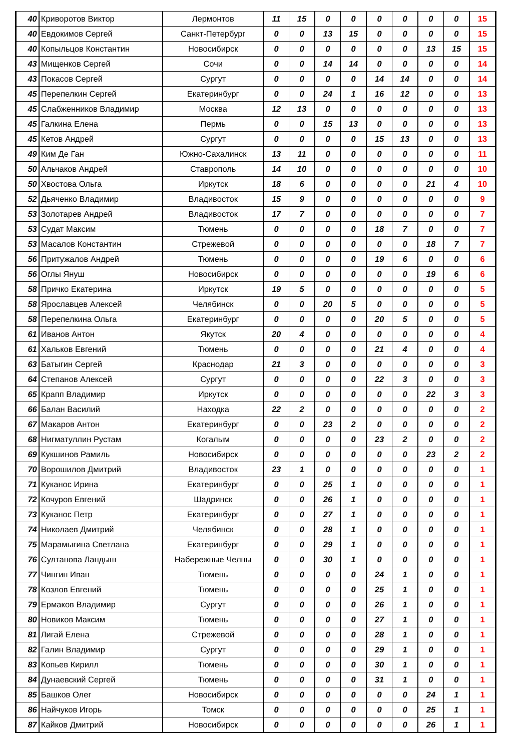| 40 | Криворотов Виктор | Лермонтов | 11 | 15 | 0 | 0 | 0 | 0 | 0 | 0 | 15 |
| 40 | Евдокимов Сергей | Санкт-Петербург | 0 | 0 | 13 | 15 | 0 | 0 | 0 | 0 | 15 |
| 40 | Копыльцов Константин | Новосибирск | 0 | 0 | 0 | 0 | 0 | 0 | 13 | 15 | 15 |
| 43 | Мищенков Сергей | Сочи | 0 | 0 | 14 | 14 | 0 | 0 | 0 | 0 | 14 |
| 43 | Покасов Сергей | Сургут | 0 | 0 | 0 | 0 | 14 | 14 | 0 | 0 | 14 |
| 45 | Перепелкин Сергей | Екатеринбург | 0 | 0 | 24 | 1 | 16 | 12 | 0 | 0 | 13 |
| 45 | Слабженников Владимир | Москва | 12 | 13 | 0 | 0 | 0 | 0 | 0 | 0 | 13 |
| 45 | Галкина Елена | Пермь | 0 | 0 | 15 | 13 | 0 | 0 | 0 | 0 | 13 |
| 45 | Кетов Андрей | Сургут | 0 | 0 | 0 | 0 | 15 | 13 | 0 | 0 | 13 |
| 49 | Ким Де Ган | Южно-Сахалинск | 13 | 11 | 0 | 0 | 0 | 0 | 0 | 0 | 11 |
| 50 | Альчаков Андрей | Ставрополь | 14 | 10 | 0 | 0 | 0 | 0 | 0 | 0 | 10 |
| 50 | Хвостова Ольга | Иркутск | 18 | 6 | 0 | 0 | 0 | 0 | 21 | 4 | 10 |
| 52 | Дьяченко Владимир | Владивосток | 15 | 9 | 0 | 0 | 0 | 0 | 0 | 0 | 9 |
| 53 | Золотарев Андрей | Владивосток | 17 | 7 | 0 | 0 | 0 | 0 | 0 | 0 | 7 |
| 53 | Судат Максим | Тюмень | 0 | 0 | 0 | 0 | 18 | 7 | 0 | 0 | 7 |
| 53 | Масалов Константин | Стрежевой | 0 | 0 | 0 | 0 | 0 | 0 | 18 | 7 | 7 |
| 56 | Притужалов Андрей | Тюмень | 0 | 0 | 0 | 0 | 19 | 6 | 0 | 0 | 6 |
| 56 | Оглы Януш | Новосибирск | 0 | 0 | 0 | 0 | 0 | 0 | 19 | 6 | 6 |
| 58 | Причко Екатерина | Иркутск | 19 | 5 | 0 | 0 | 0 | 0 | 0 | 0 | 5 |
| 58 | Ярославцев Алексей | Челябинск | 0 | 0 | 20 | 5 | 0 | 0 | 0 | 0 | 5 |
| 58 | Перепелкина Ольга | Екатеринбург | 0 | 0 | 0 | 0 | 20 | 5 | 0 | 0 | 5 |
| 61 | Иванов Антон | Якутск | 20 | 4 | 0 | 0 | 0 | 0 | 0 | 0 | 4 |
| 61 | Хальков Евгений | Тюмень | 0 | 0 | 0 | 0 | 21 | 4 | 0 | 0 | 4 |
| 63 | Батыгин Сергей | Краснодар | 21 | 3 | 0 | 0 | 0 | 0 | 0 | 0 | 3 |
| 64 | Степанов Алексей | Сургут | 0 | 0 | 0 | 0 | 22 | 3 | 0 | 0 | 3 |
| 65 | Крапп Владимир | Иркутск | 0 | 0 | 0 | 0 | 0 | 0 | 22 | 3 | 3 |
| 66 | Балан Василий | Находка | 22 | 2 | 0 | 0 | 0 | 0 | 0 | 0 | 2 |
| 67 | Макаров Антон | Екатеринбург | 0 | 0 | 23 | 2 | 0 | 0 | 0 | 0 | 2 |
| 68 | Нигматуллин Рустам | Когалым | 0 | 0 | 0 | 0 | 23 | 2 | 0 | 0 | 2 |
| 69 | Кукшинов Рамиль | Новосибирск | 0 | 0 | 0 | 0 | 0 | 0 | 23 | 2 | 2 |
| 70 | Ворошилов Дмитрий | Владивосток | 23 | 1 | 0 | 0 | 0 | 0 | 0 | 0 | 1 |
| 71 | Куканос Ирина | Екатеринбург | 0 | 0 | 25 | 1 | 0 | 0 | 0 | 0 | 1 |
| 72 | Кочуров Евгений | Шадринск | 0 | 0 | 26 | 1 | 0 | 0 | 0 | 0 | 1 |
| 73 | Куканос Петр | Екатеринбург | 0 | 0 | 27 | 1 | 0 | 0 | 0 | 0 | 1 |
| 74 | Николаев Дмитрий | Челябинск | 0 | 0 | 28 | 1 | 0 | 0 | 0 | 0 | 1 |
| 75 | Марамыгина Светлана | Екатеринбург | 0 | 0 | 29 | 1 | 0 | 0 | 0 | 0 | 1 |
| 76 | Султанова Ландыш | Набережные Челны | 0 | 0 | 30 | 1 | 0 | 0 | 0 | 0 | 1 |
| 77 | Чингин Иван | Тюмень | 0 | 0 | 0 | 0 | 24 | 1 | 0 | 0 | 1 |
| 78 | Козлов Евгений | Тюмень | 0 | 0 | 0 | 0 | 25 | 1 | 0 | 0 | 1 |
| 79 | Ермаков Владимир | Сургут | 0 | 0 | 0 | 0 | 26 | 1 | 0 | 0 | 1 |
| 80 | Новиков Максим | Тюмень | 0 | 0 | 0 | 0 | 27 | 1 | 0 | 0 | 1 |
| 81 | Лигай Елена | Стрежевой | 0 | 0 | 0 | 0 | 28 | 1 | 0 | 0 | 1 |
| 82 | Галин Владимир | Сургут | 0 | 0 | 0 | 0 | 29 | 1 | 0 | 0 | 1 |
| 83 | Копьев Кирилл | Тюмень | 0 | 0 | 0 | 0 | 30 | 1 | 0 | 0 | 1 |
| 84 | Дунаевский Сергей | Тюмень | 0 | 0 | 0 | 0 | 31 | 1 | 0 | 0 | 1 |
| 85 | Башков Олег | Новосибирск | 0 | 0 | 0 | 0 | 0 | 0 | 24 | 1 | 1 |
| 86 | Найчуков Игорь | Томск | 0 | 0 | 0 | 0 | 0 | 0 | 25 | 1 | 1 |
| 87 | Кайков Дмитрий | Новосибирск | 0 | 0 | 0 | 0 | 0 | 0 | 26 | 1 | 1 |